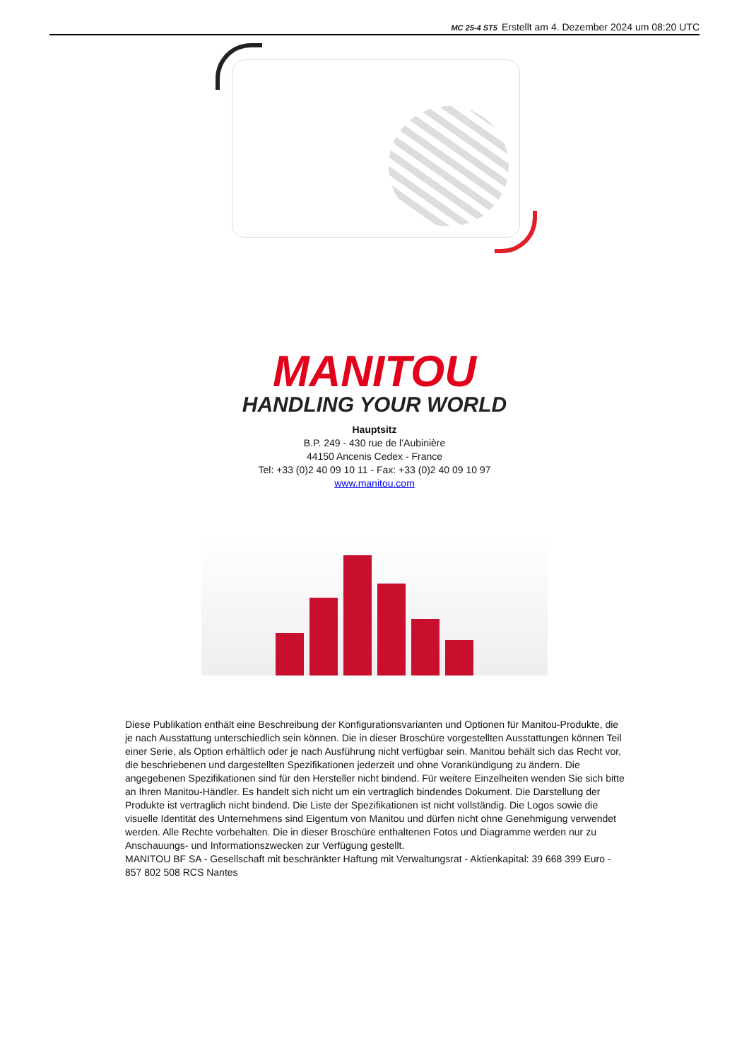MC 25-4 ST5 Erstellt am 4. Dezember 2024 um 08:20 UTC
MANITOU
HANDLING YOUR WORLD
Hauptsitz
B.P. 249 - 430 rue de l’Aubinière
44150 Ancenis Cedex - France
Tel: +33 (0)2 40 09 10 11 - Fax: +33 (0)2 40 09 10 97
www.manitou.com
Diese Publikation enthält eine Beschreibung der Konfigurationsvarianten und Optionen für Manitou-Produkte, die je nach Ausstattung unterschiedlich sein können. Die in dieser Broschüre vorgestellten Ausstattungen können Teil einer Serie, als Option erhältlich oder je nach Ausführung nicht verfügbar sein. Manitou behält sich das Recht vor, die beschriebenen und dargestellten Spezifikationen jederzeit und ohne Vorankündigung zu ändern. Die angegebenen Spezifikationen sind für den Hersteller nicht bindend. Für weitere Einzelheiten wenden Sie sich bitte an Ihren Manitou-Händler. Es handelt sich nicht um ein vertraglich bindendes Dokument. Die Darstellung der Produkte ist vertraglich nicht bindend. Die Liste der Spezifikationen ist nicht vollständig. Die Logos sowie die visuelle Identität des Unternehmens sind Eigentum von Manitou und dürfen nicht ohne Genehmigung verwendet werden. Alle Rechte vorbehalten. Die in dieser Broschüre enthaltenen Fotos und Diagramme werden nur zu Anschauungs- und Informationszwecken zur Verfügung gestellt.
MANITOU BF SA - Gesellschaft mit beschränkter Haftung mit Verwaltungsrat - Aktienkapital: 39 668 399 Euro - 857 802 508 RCS Nantes